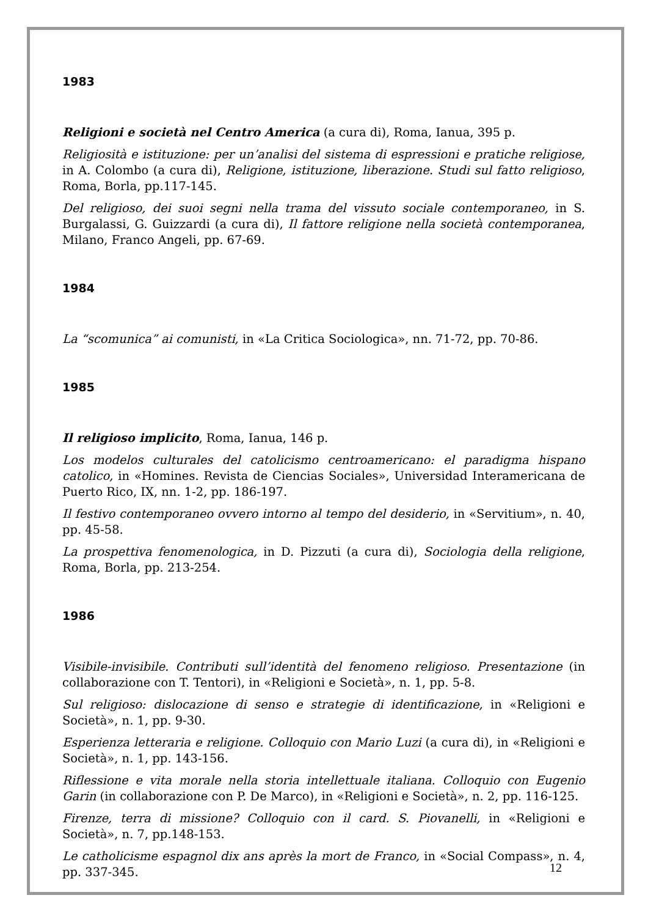1983
Religioni e società nel Centro America (a cura di), Roma, Ianua, 395 p.
Religiosità e istituzione: per un’analisi del sistema di espressioni e pratiche religiose, in A. Colombo (a cura di), Religione, istituzione, liberazione. Studi sul fatto religioso, Roma, Borla, pp.117-145.
Del religioso, dei suoi segni nella trama del vissuto sociale contemporaneo, in S. Burgalassi, G. Guizzardi (a cura di), Il fattore religione nella società contemporanea, Milano, Franco Angeli, pp. 67-69.
1984
La “scomunica” ai comunisti, in «La Critica Sociologica», nn. 71-72, pp. 70-86.
1985
Il religioso implicito, Roma, Ianua, 146 p.
Los modelos culturales del catolicismo centroamericano: el paradigma hispano catolico, in «Homines. Revista de Ciencias Sociales», Universidad Interamericana de Puerto Rico, IX, nn. 1-2, pp. 186-197.
Il festivo contemporaneo ovvero intorno al tempo del desiderio, in «Servitium», n. 40, pp. 45-58.
La prospettiva fenomenologica, in D. Pizzuti (a cura di), Sociologia della religione, Roma, Borla, pp. 213-254.
1986
Visibile-invisibile. Contributi sull’identità del fenomeno religioso. Presentazione (in collaborazione con T. Tentori), in «Religioni e Società», n. 1, pp. 5-8.
Sul religioso: dislocazione di senso e strategie di identificazione, in «Religioni e Società», n. 1, pp. 9-30.
Esperienza letteraria e religione. Colloquio con Mario Luzi (a cura di), in «Religioni e Società», n. 1, pp. 143-156.
Riflessione e vita morale nella storia intellettuale italiana. Colloquio con Eugenio Garin (in collaborazione con P. De Marco), in «Religioni e Società», n. 2, pp. 116-125.
Firenze, terra di missione? Colloquio con il card. S. Piovanelli, in «Religioni e Società», n. 7, pp.148-153.
Le catholicisme espagnol dix ans après la mort de Franco, in «Social Compass», n. 4, pp. 337-345.
12